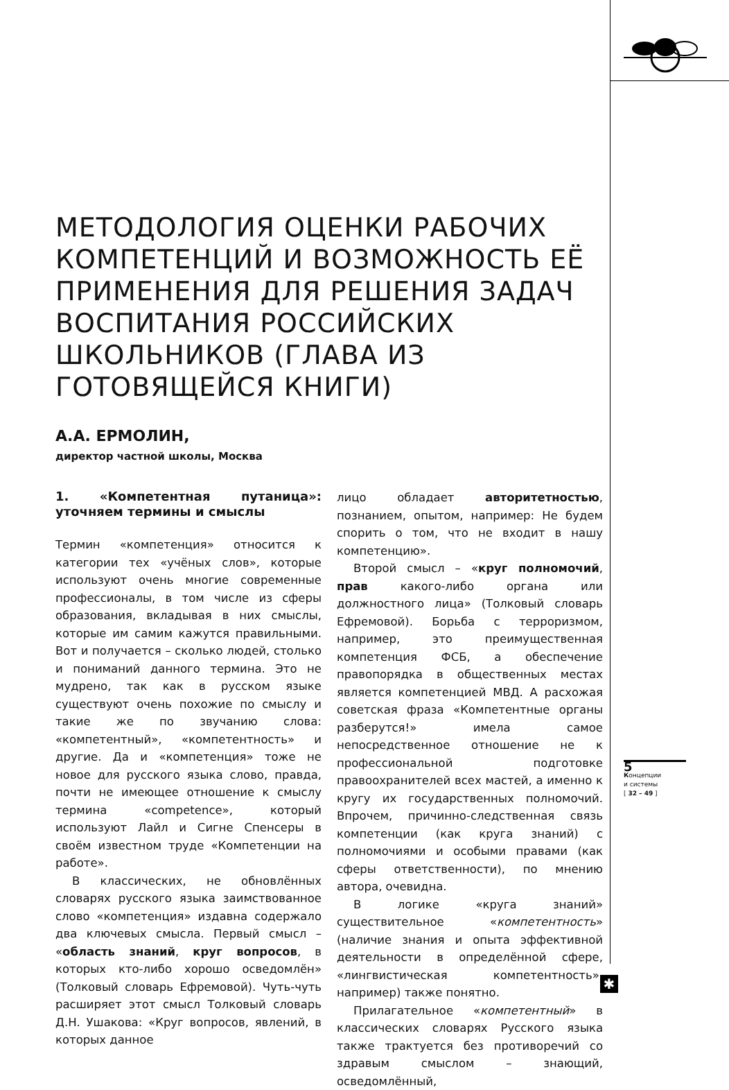МЕТОДОЛОГИЯ ОЦЕНКИ РАБОЧИХ КОМПЕТЕНЦИЙ И ВОЗМОЖНОСТЬ ЕЁ ПРИМЕНЕНИЯ ДЛЯ РЕШЕНИЯ ЗАДАЧ ВОСПИТАНИЯ РОССИЙСКИХ ШКОЛЬНИКОВ (ГЛАВА ИЗ ГОТОВЯЩЕЙСЯ КНИГИ)
А.А. ЕРМОЛИН,
директор частной школы, Москва
1. «Компетентная путаница»: уточняем термины и смыслы
Термин «компетенция» относится к категории тех «учёных слов», которые используют очень многие современные профессионалы, в том числе из сферы образования, вкладывая в них смыслы, которые им самим кажутся правильными. Вот и получается – сколько людей, столько и пониманий данного термина. Это не мудрено, так как в русском языке существуют очень похожие по смыслу и такие же по звучанию слова: «компетентный», «компетентность» и другие. Да и «компетенция» тоже не новое для русского языка слово, правда, почти не имеющее отношение к смыслу термина «competence», который используют Лайл и Сигне Спенсеры в своём известном труде «Компетенции на работе».
В классических, не обновлённых словарях русского языка заимствованное слово «компетенция» издавна содержало два ключевых смысла. Первый смысл – «область знаний, круг вопросов, в которых кто-либо хорошо осведомлён» (Толковый словарь Ефремовой). Чуть-чуть расширяет этот смысл Толковый словарь Д.Н. Ушакова: «Круг вопросов, явлений, в которых данное
лицо обладает авторитетностью, познанием, опытом, например: Не будем спорить о том, что не входит в нашу компетенцию».
Второй смысл – «круг полномочий, прав какого-либо органа или должностного лица» (Толковый словарь Ефремовой). Борьба с терроризмом, например, это преимущественная компетенция ФСБ, а обеспечение правопорядка в общественных местах является компетенцией МВД. А расхожая советская фраза «Компетентные органы разберутся!» имела самое непосредственное отношение не к профессиональной подготовке правоохранителей всех мастей, а именно к кругу их государственных полномочий. Впрочем, причинно-следственная связь компетенции (как круга знаний) с полномочиями и особыми правами (как сферы ответственности), по мнению автора, очевидна.
В логике «круга знаний» существительное «компетентность» (наличие знания и опыта эффективной деятельности в определённой сфере, «лингвистическая компетентность», например) также понятно.
Прилагательное «компетентный» в классических словарях Русского языка также трактуется без противоречий со здравым смыслом – знающий, осведомлённый,
5
Концепции
и системы
[ 32 – 49 ]
✱